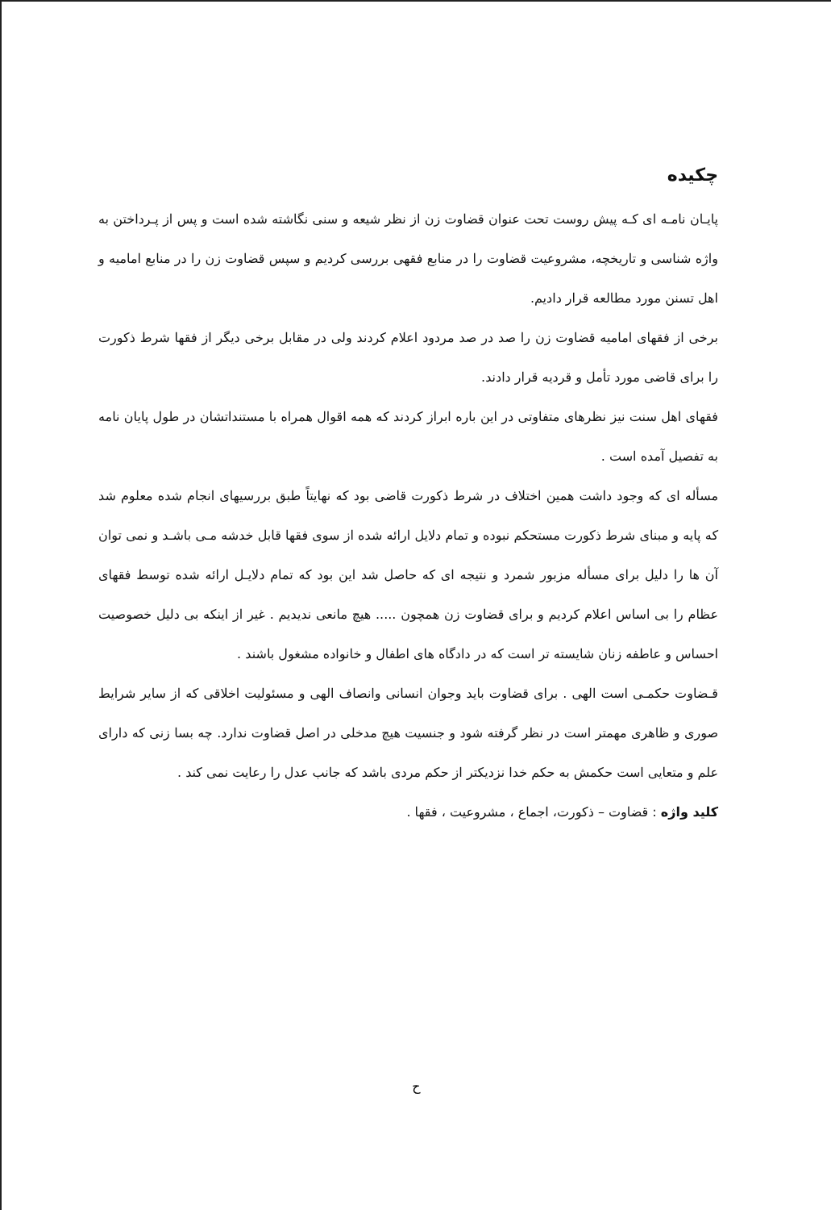چکیده
پایـان نامـه ای کـه پیش روست تحت عنوان قضاوت زن از نظر شیعه و سنی نگاشته شده است و پس از پـرداختن به واژه شناسی و تاریخچه، مشروعیت قضاوت را در منابع فقهی بررسی کردیم و سپس قضاوت زن را در منابع امامیه و اهل تسنن مورد مطالعه قرار دادیم.
برخی از فقهای امامیه قضاوت زن را صد در صد مردود اعلام کردند ولی در مقابل برخی دیگر از فقها شرط ذکورت را برای قاضی مورد تأمل و قردیه قرار دادند.
فقهای اهل سنت نیز نظرهای متفاوتی در این باره ابراز کردند که همه اقوال همراه با مستنداتشان در طول پایان نامه به تفصیل آمده است .
مسأله ای که وجود داشت همین اختلاف در شرط ذکورت قاضی بود که نهایتاً طبق بررسیهای انجام شده معلوم شد که پایه و مبنای شرط ذکورت مستحکم نبوده و تمام دلایل ارائه شده از سوی فقها قابل خدشه مـی باشـد و نمی توان آن ها را دلیل برای مسأله مزبور شمرد و نتیجه ای که حاصل شد این بود که تمام دلایـل ارائه شده توسط فقهای عظام را بی اساس اعلام کردیم و برای قضاوت زن همچون ..... هیچ مانعی ندیدیم . غیر از اینکه بی دلیل خصوصیت احساس و عاطفه زنان شایسته تر است که در دادگاه های اطفال و خانواده مشغول باشند .
قـضاوت حکمـی است الهی . برای قضاوت باید وجوان انسانی وانصاف الهی و مسئولیت اخلاقی که از سایر شرایط صوری و ظاهری مهمتر است در نظر گرفته شود و جنسیت هیچ مدخلی در اصل قضاوت ندارد. چه بسا زنی که دارای علم و متعایی است حکمش به حکم خدا نزدیکتر از حکم مردی باشد که جانب عدل را رعایت نمی کند .
کلید واژه : قضاوت – ذکورت، اجماع ، مشروعیت ، فقها .
ح